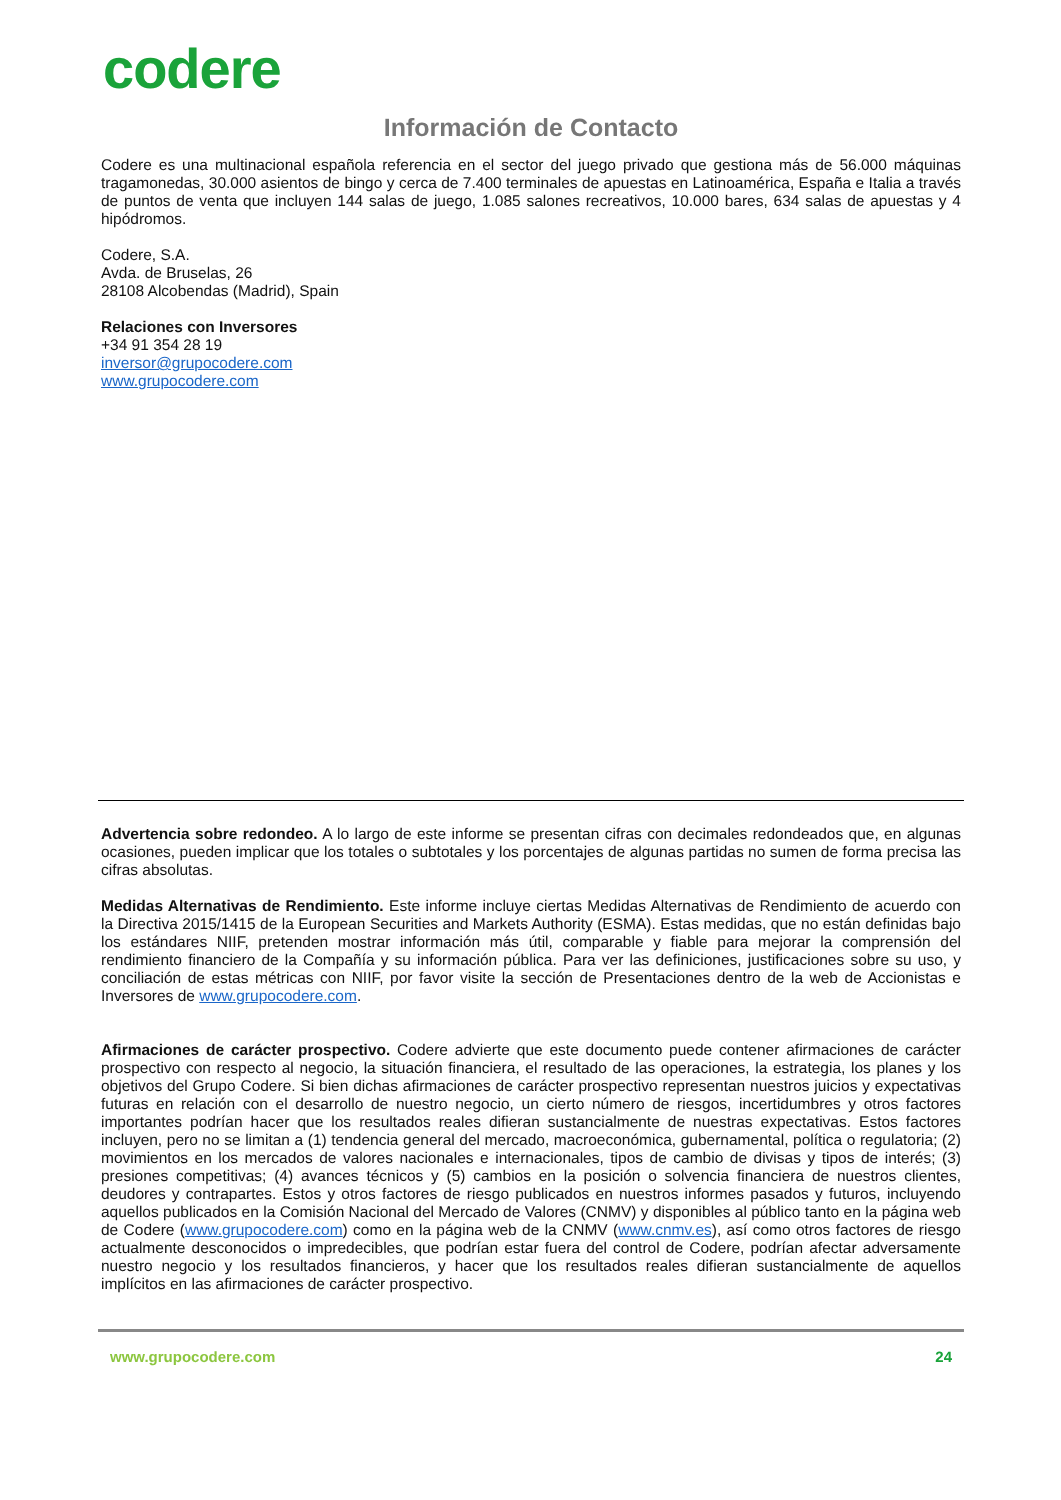codere
Información de Contacto
Codere es una multinacional española referencia en el sector del juego privado que gestiona más de 56.000 máquinas tragamonedas, 30.000 asientos de bingo y cerca de 7.400 terminales de apuestas en Latinoamérica, España e Italia a través de puntos de venta que incluyen 144 salas de juego, 1.085 salones recreativos, 10.000 bares, 634 salas de apuestas y 4 hipódromos.
Codere, S.A.
Avda. de Bruselas, 26
28108 Alcobendas (Madrid), Spain
Relaciones con Inversores
+34 91 354 28 19
inversor@grupocodere.com
www.grupocodere.com
Advertencia sobre redondeo. A lo largo de este informe se presentan cifras con decimales redondeados que, en algunas ocasiones, pueden implicar que los totales o subtotales y los porcentajes de algunas partidas no sumen de forma precisa las cifras absolutas.
Medidas Alternativas de Rendimiento. Este informe incluye ciertas Medidas Alternativas de Rendimiento de acuerdo con la Directiva 2015/1415 de la European Securities and Markets Authority (ESMA). Estas medidas, que no están definidas bajo los estándares NIIF, pretenden mostrar información más útil, comparable y fiable para mejorar la comprensión del rendimiento financiero de la Compañía y su información pública. Para ver las definiciones, justificaciones sobre su uso, y conciliación de estas métricas con NIIF, por favor visite la sección de Presentaciones dentro de la web de Accionistas e Inversores de www.grupocodere.com.
Afirmaciones de carácter prospectivo. Codere advierte que este documento puede contener afirmaciones de carácter prospectivo con respecto al negocio, la situación financiera, el resultado de las operaciones, la estrategia, los planes y los objetivos del Grupo Codere. Si bien dichas afirmaciones de carácter prospectivo representan nuestros juicios y expectativas futuras en relación con el desarrollo de nuestro negocio, un cierto número de riesgos, incertidumbres y otros factores importantes podrían hacer que los resultados reales difieran sustancialmente de nuestras expectativas. Estos factores incluyen, pero no se limitan a (1) tendencia general del mercado, macroeconómica, gubernamental, política o regulatoria; (2) movimientos en los mercados de valores nacionales e internacionales, tipos de cambio de divisas y tipos de interés; (3) presiones competitivas; (4) avances técnicos y (5) cambios en la posición o solvencia financiera de nuestros clientes, deudores y contrapartes. Estos y otros factores de riesgo publicados en nuestros informes pasados y futuros, incluyendo aquellos publicados en la Comisión Nacional del Mercado de Valores (CNMV) y disponibles al público tanto en la página web de Codere (www.grupocodere.com) como en la página web de la CNMV (www.cnmv.es), así como otros factores de riesgo actualmente desconocidos o impredecibles, que podrían estar fuera del control de Codere, podrían afectar adversamente nuestro negocio y los resultados financieros, y hacer que los resultados reales difieran sustancialmente de aquellos implícitos en las afirmaciones de carácter prospectivo.
www.grupocodere.com 24